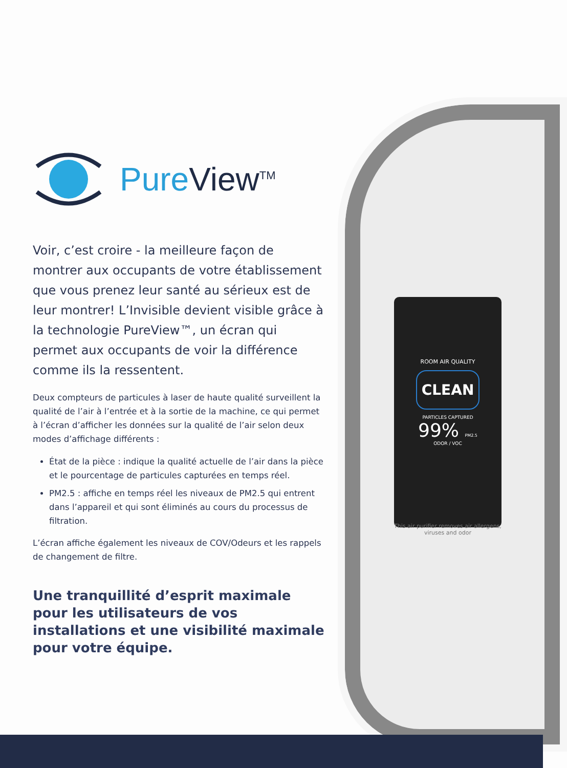ROOM AIR QUALITY
CLEAN
PARTICLES CAPTURED
99% PM2.5
ODOR / VOC
This air purifier removes air allergens, viruses and odor
PureView<sup>TM</sup>
Voir, c’est croire - la meilleure façon de montrer aux occupants de votre établissement que vous prenez leur santé au sérieux est de leur montrer! L’Invisible devient visible grâce à la technologie PureView™, un écran qui permet aux occupants de voir la différence comme ils la ressentent.
Deux compteurs de particules à laser de haute qualité surveillent la qualité de l’air à l’entrée et à la sortie de la machine, ce qui permet à l’écran d’afficher les données sur la qualité de l’air selon deux modes d’affichage différents :
État de la pièce : indique la qualité actuelle de l’air dans la pièce et le pourcentage de particules capturées en temps réel.
PM2.5 : affiche en temps réel les niveaux de PM2.5 qui entrent dans l’appareil et qui sont éliminés au cours du processus de filtration.
L’écran affiche également les niveaux de COV/Odeurs et les rappels de changement de filtre.
Une tranquillité d’esprit maximale pour les utilisateurs de vos installations et une visibilité maximale pour votre équipe.